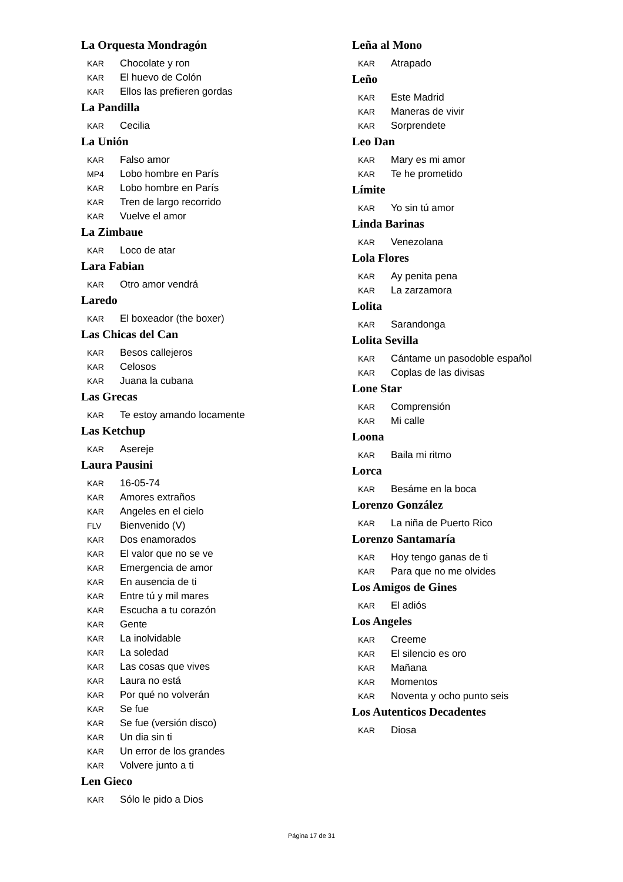La Orquesta Mondragón
KAR Chocolate y ron
KAR El huevo de Colón
KAR Ellos las prefieren gordas
La Pandilla
KAR Cecilia
La Unión
KAR Falso amor
MP4 Lobo hombre en París
KAR Lobo hombre en París
KAR Tren de largo recorrido
KAR Vuelve el amor
La Zimbaue
KAR Loco de atar
Lara Fabian
KAR Otro amor vendrá
Laredo
KAR El boxeador (the boxer)
Las Chicas del Can
KAR Besos callejeros
KAR Celosos
KAR Juana la cubana
Las Grecas
KAR Te estoy amando locamente
Las Ketchup
KAR Asereje
Laura Pausini
KAR 16-05-74
KAR Amores extraños
KAR Angeles en el cielo
FLV Bienvenido (V)
KAR Dos enamorados
KAR El valor que no se ve
KAR Emergencia de amor
KAR En ausencia de ti
KAR Entre tú y mil mares
KAR Escucha a tu corazón
KAR Gente
KAR La inolvidable
KAR La soledad
KAR Las cosas que vives
KAR Laura no está
KAR Por qué no volverán
KAR Se fue
KAR Se fue (versión disco)
KAR Un dia sin ti
KAR Un error de los grandes
KAR Volvere junto a ti
Len Gieco
KAR Sólo le pido a Dios
Leña al Mono
KAR Atrapado
Leño
KAR Este Madrid
KAR Maneras de vivir
KAR Sorprendete
Leo Dan
KAR Mary es mi amor
KAR Te he prometido
Límite
KAR Yo sin tú amor
Linda Barinas
KAR Venezolana
Lola Flores
KAR Ay penita pena
KAR La zarzamora
Lolita
KAR Sarandonga
Lolita Sevilla
KAR Cántame un pasodoble español
KAR Coplas de las divisas
Lone Star
KAR Comprensión
KAR Mi calle
Loona
KAR Baila mi ritmo
Lorca
KAR Besáme en la boca
Lorenzo González
KAR La niña de Puerto Rico
Lorenzo Santamaría
KAR Hoy tengo ganas de ti
KAR Para que no me olvides
Los Amigos de Gines
KAR El adiós
Los Angeles
KAR Creeme
KAR El silencio es oro
KAR Mañana
KAR Momentos
KAR Noventa y ocho punto seis
Los Autenticos Decadentes
KAR Diosa
Página 17 de 31